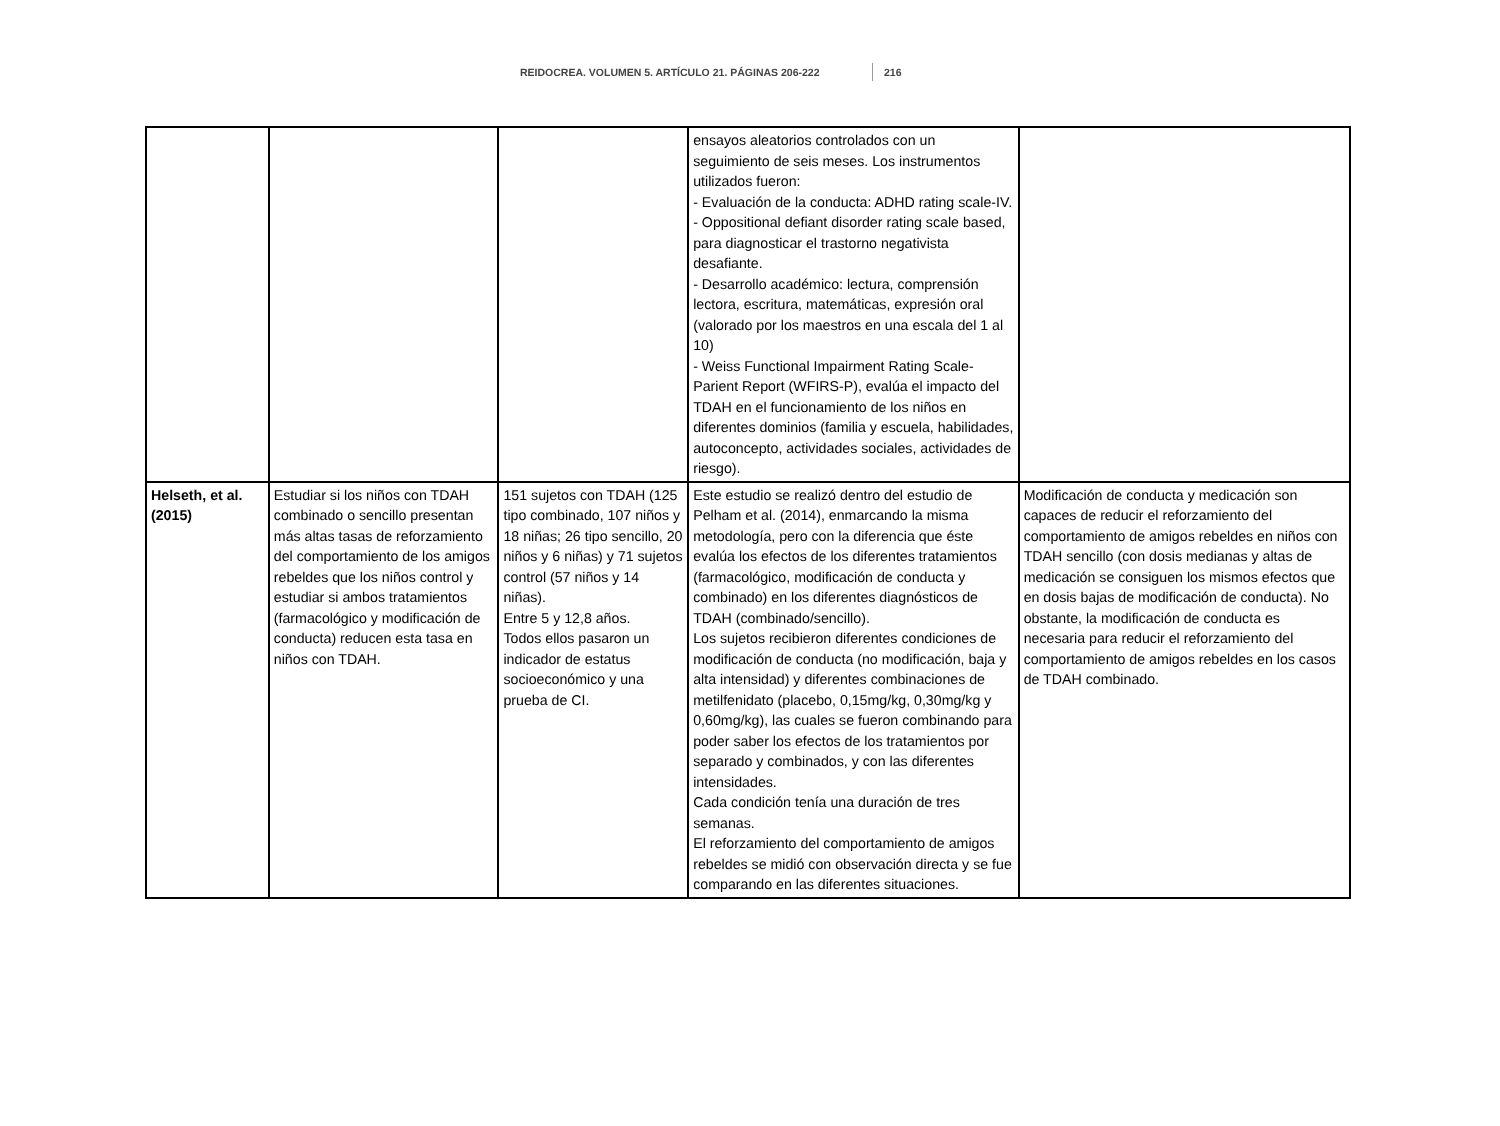REIDOCREA. VOLUMEN 5. ARTÍCULO 21. PÁGINAS 206-222 216
| | | | ensayos aleatorios controlados con un seguimiento de seis meses. Los instrumentos utilizados fueron: - Evaluación de la conducta: ADHD rating scale-IV. - Oppositional defiant disorder rating scale based, para diagnosticar el trastorno negativista desafiante. - Desarrollo académico: lectura, comprensión lectora, escritura, matemáticas, expresión oral (valorado por los maestros en una escala del 1 al 10) - Weiss Functional Impairment Rating Scale-Parient Report (WFIRS-P), evalúa el impacto del TDAH en el funcionamiento de los niños en diferentes dominios (familia y escuela, habilidades, autoconcepto, actividades sociales, actividades de riesgo). | |
| Helseth, et al. (2015) | Estudiar si los niños con TDAH combinado o sencillo presentan más altas tasas de reforzamiento del comportamiento de los amigos rebeldes que los niños control y estudiar si ambos tratamientos (farmacológico y modificación de conducta) reducen esta tasa en niños con TDAH. | 151 sujetos con TDAH (125 tipo combinado, 107 niños y 18 niñas; 26 tipo sencillo, 20 niños y 6 niñas) y 71 sujetos control (57 niños y 14 niñas). Entre 5 y 12,8 años. Todos ellos pasaron un indicador de estatus socioeconómico y una prueba de CI. | Este estudio se realizó dentro del estudio de Pelham et al. (2014), enmarcando la misma metodología, pero con la diferencia que éste evalúa los efectos de los diferentes tratamientos (farmacológico, modificación de conducta y combinado) en los diferentes diagnósticos de TDAH (combinado/sencillo). Los sujetos recibieron diferentes condiciones de modificación de conducta (no modificación, baja y alta intensidad) y diferentes combinaciones de metilfenidato (placebo, 0,15mg/kg, 0,30mg/kg y 0,60mg/kg), las cuales se fueron combinando para poder saber los efectos de los tratamientos por separado y combinados, y con las diferentes intensidades. Cada condición tenía una duración de tres semanas. El reforzamiento del comportamiento de amigos rebeldes se midió con observación directa y se fue comparando en las diferentes situaciones. | Modificación de conducta y medicación son capaces de reducir el reforzamiento del comportamiento de amigos rebeldes en niños con TDAH sencillo (con dosis medianas y altas de medicación se consiguen los mismos efectos que en dosis bajas de modificación de conducta). No obstante, la modificación de conducta es necesaria para reducir el reforzamiento del comportamiento de amigos rebeldes en los casos de TDAH combinado. |